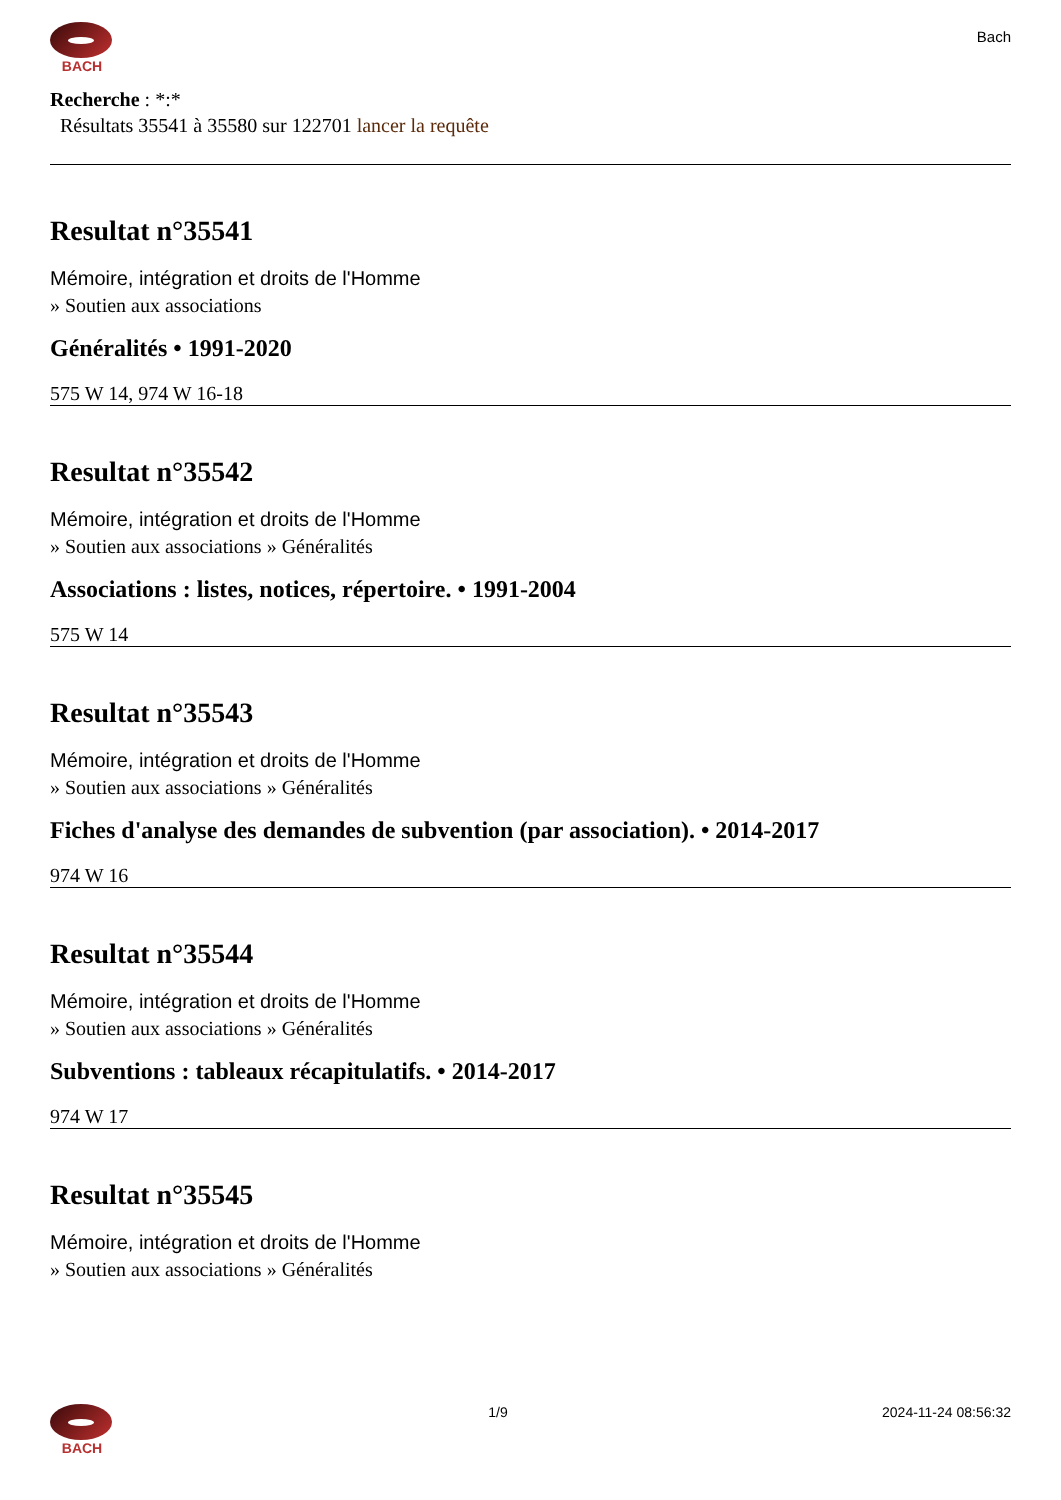BACH
Bach
Recherche : *:*
Résultats 35541 à 35580 sur 122701 lancer la requête
Resultat n°35541
Mémoire, intégration et droits de l'Homme
» Soutien aux associations
Généralités • 1991-2020
575 W 14, 974 W 16-18
Resultat n°35542
Mémoire, intégration et droits de l'Homme
» Soutien aux associations » Généralités
Associations : listes, notices, répertoire. • 1991-2004
575 W 14
Resultat n°35543
Mémoire, intégration et droits de l'Homme
» Soutien aux associations » Généralités
Fiches d'analyse des demandes de subvention (par association). • 2014-2017
974 W 16
Resultat n°35544
Mémoire, intégration et droits de l'Homme
» Soutien aux associations » Généralités
Subventions : tableaux récapitulatifs. • 2014-2017
974 W 17
Resultat n°35545
Mémoire, intégration et droits de l'Homme
» Soutien aux associations » Généralités
BACH 1/9 2024-11-24 08:56:32